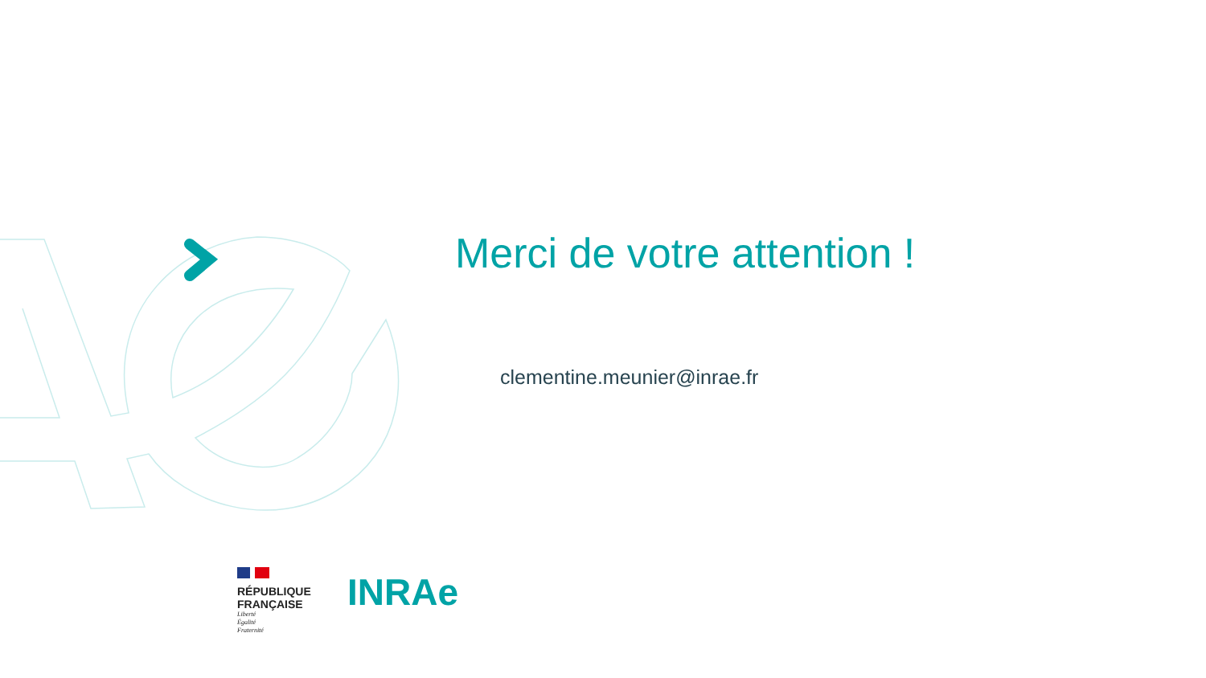Merci de votre attention !
clementine.meunier@inrae.fr
RÉPUBLIQUE
FRANÇAISE
Liberté
Égalité
Fraternité
INRAe